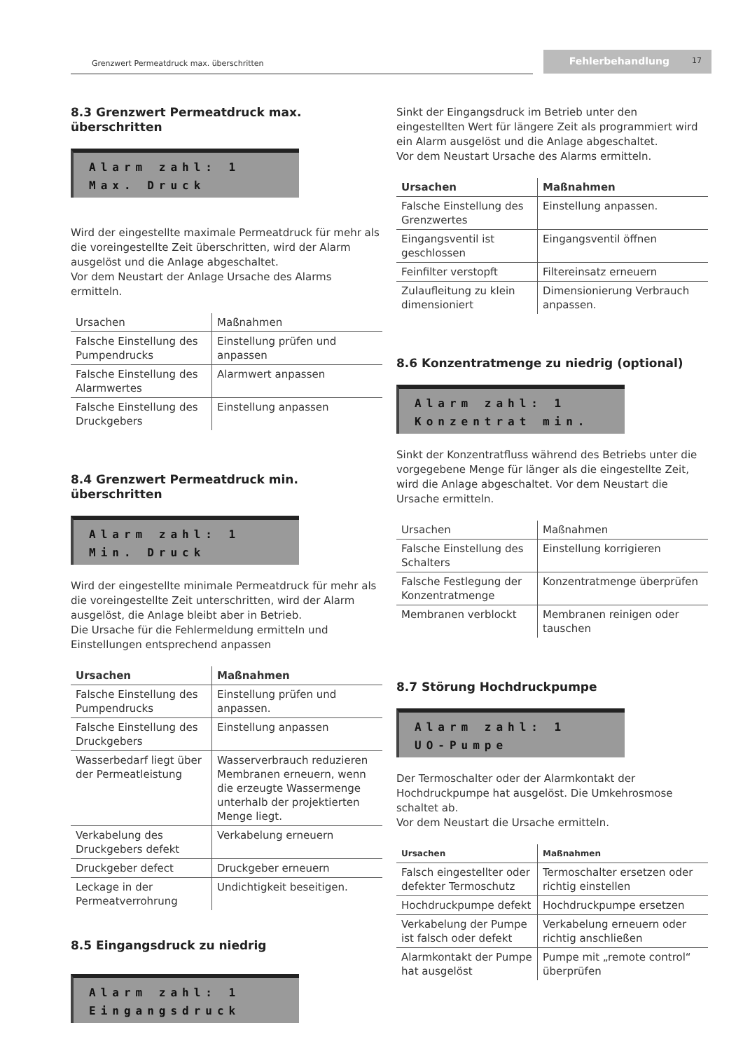Grenzwert Permeatdruck max. überschritten
Fehlerbehandlung 17
8.3 Grenzwert Permeatdruck max. überschritten
Alarm zahl: 1
Max. Druck
Wird der eingestellte maximale Permeatdruck für mehr als die voreingestellte Zeit überschritten, wird der Alarm ausgelöst und die Anlage abgeschaltet.
Vor dem Neustart der Anlage Ursache des Alarms ermitteln.
| Ursachen | Maßnahmen |
| --- | --- |
| Falsche Einstellung des Pumpendrucks | Einstellung prüfen und anpassen |
| Falsche Einstellung des Alarmwertes | Alarmwert anpassen |
| Falsche Einstellung des Druckgebers | Einstellung anpassen |
8.4 Grenzwert Permeatdruck min. überschritten
Alarm zahl: 1
Min. Druck
Wird der eingestellte minimale Permeatdruck für mehr als die voreingestellte Zeit unterschritten, wird der Alarm ausgelöst, die Anlage bleibt aber in Betrieb.
Die Ursache für die Fehlermeldung ermitteln und Einstellungen entsprechend anpassen
| Ursachen | Maßnahmen |
| --- | --- |
| Falsche Einstellung des Pumpendrucks | Einstellung prüfen und anpassen. |
| Falsche Einstellung des Druckgebers | Einstellung anpassen |
| Wasserbedarf liegt über der Permeatleistung | Wasserverbrauch reduzieren Membranen erneuern, wenn die erzeugte Wassermenge unterhalb der projektierten Menge liegt. |
| Verkabelung des Druckgebers defekt | Verkabelung erneuern |
| Druckgeber defect | Druckgeber erneuern |
| Leckage in der Permeatverrohrung | Undichtigkeit beseitigen. |
8.5 Eingangsdruck zu niedrig
Alarm zahl: 1
Eingangsdruck
Sinkt der Eingangsdruck im Betrieb unter den eingestellten Wert für längere Zeit als programmiert wird ein Alarm ausgelöst und die Anlage abgeschaltet.
Vor dem Neustart Ursache des Alarms ermitteln.
| Ursachen | Maßnahmen |
| --- | --- |
| Falsche Einstellung des Grenzwertes | Einstellung anpassen. |
| Eingangsventil ist geschlossen | Eingangsventil öffnen |
| Feinfilter verstopft | Filtereinsatz erneuern |
| Zulaufleitung zu klein dimensioniert | Dimensionierung Verbrauch anpassen. |
8.6 Konzentratmenge zu niedrig (optional)
Alarm zahl: 1
Konzentrat min.
Sinkt der Konzentratfluss während des Betriebs unter die vorgegebene Menge für länger als die eingestellte Zeit, wird die Anlage abgeschaltet. Vor dem Neustart die Ursache ermitteln.
| Ursachen | Maßnahmen |
| --- | --- |
| Falsche Einstellung des Schalters | Einstellung korrigieren |
| Falsche Festlegung der Konzentratmenge | Konzentratmenge überprüfen |
| Membranen verblockt | Membranen reinigen oder tauschen |
8.7 Störung Hochdruckpumpe
Alarm zahl: 1
UO-Pumpe
Der Termoschalter oder der Alarmkontakt der Hochdruckpumpe hat ausgelöst. Die Umkehrosmose schaltet ab.
Vor dem Neustart die Ursache ermitteln.
| Ursachen | Maßnahmen |
| --- | --- |
| Falsch eingestellter oder defekter Termoschutz | Termoschalter ersetzen oder richtig einstellen |
| Hochdruckpumpe defekt | Hochdruckpumpe ersetzen |
| Verkabelung der Pumpe ist falsch oder defekt | Verkabelung erneuern oder richtig anschließen |
| Alarmkontakt der Pumpe hat ausgelöst | Pumpe mit „remote control“ überprüfen |